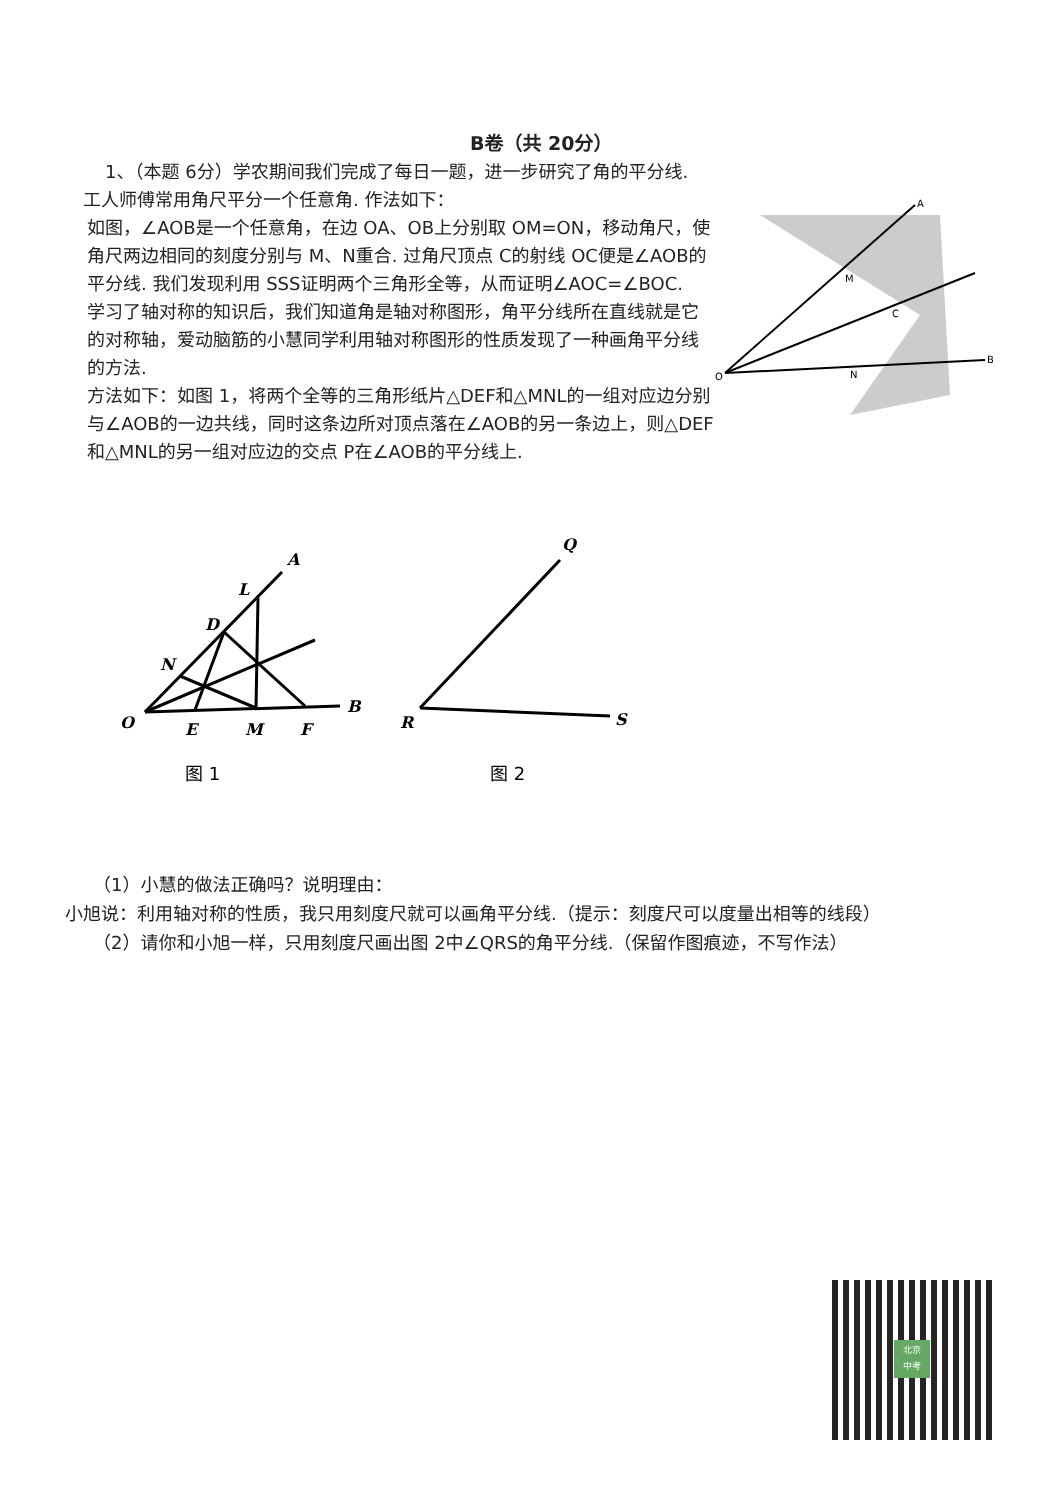B卷（共 20分）
1、（本题 6分）学农期间我们完成了每日一题，进一步研究了角的平分线.
工人师傅常用角尺平分一个任意角. 作法如下：
如图，∠AOB是一个任意角，在边 OA、OB上分别取 OM=ON，移动角尺，使角尺两边相同的刻度分别与 M、N重合. 过角尺顶点 C的射线 OC便是∠AOB的平分线. 我们发现利用 SSS证明两个三角形全等，从而证明∠AOC=∠BOC.
学习了轴对称的知识后，我们知道角是轴对称图形，角平分线所在直线就是它的对称轴，爱动脑筋的小慧同学利用轴对称图形的性质发现了一种画角平分线的方法.
方法如下：如图 1，将两个全等的三角形纸片△DEF和△MNL的一组对应边分别与∠AOB的一边共线，同时这条边所对顶点落在∠AOB的另一条边上，则△DEF和△MNL的另一组对应边的交点 P在∠AOB的平分线上.
O
A
B
M
C
N
O
A
L
D
N
E
M
F
B
R
Q
S
图 1
图 2
（1）小慧的做法正确吗？说明理由：
小旭说：利用轴对称的性质，我只用刻度尺就可以画角平分线.（提示：刻度尺可以度量出相等的线段）
（2）请你和小旭一样，只用刻度尺画出图 2中∠QRS的角平分线.（保留作图痕迹，不写作法）
北京
中考